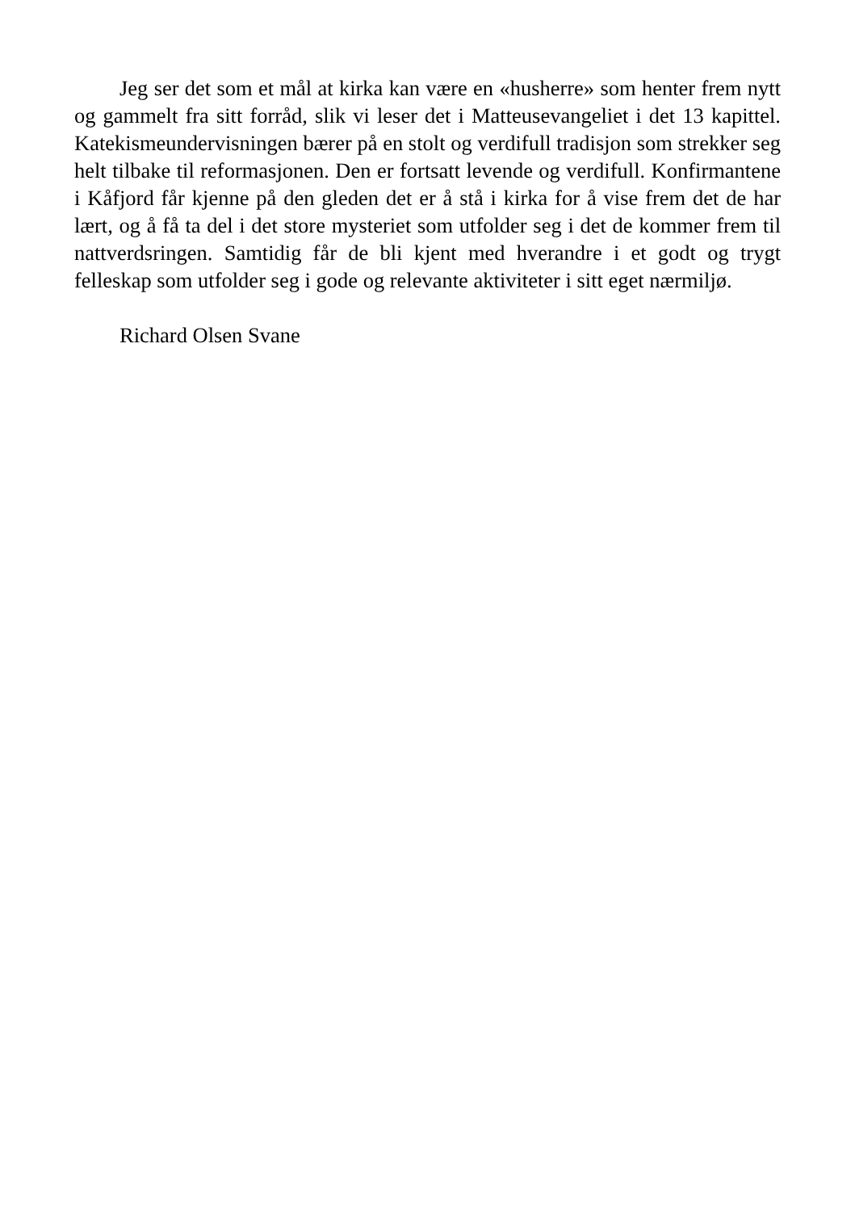Jeg ser det som et mål at kirka kan være en «husherre» som henter frem nytt og gammelt fra sitt forråd, slik vi leser det i Matteusevangeliet i det 13 kapittel. Katekismeundervisningen bærer på en stolt og verdifull tradisjon som strekker seg helt tilbake til reformasjonen. Den er fortsatt levende og verdifull. Konfirmantene i Kåfjord får kjenne på den gleden det er å stå i kirka for å vise frem det de har lært, og å få ta del i det store mysteriet som utfolder seg i det de kommer frem til nattverdsringen. Samtidig får de bli kjent med hverandre i et godt og trygt felleskap som utfolder seg i gode og relevante aktiviteter i sitt eget nærmiljø.
Richard Olsen Svane